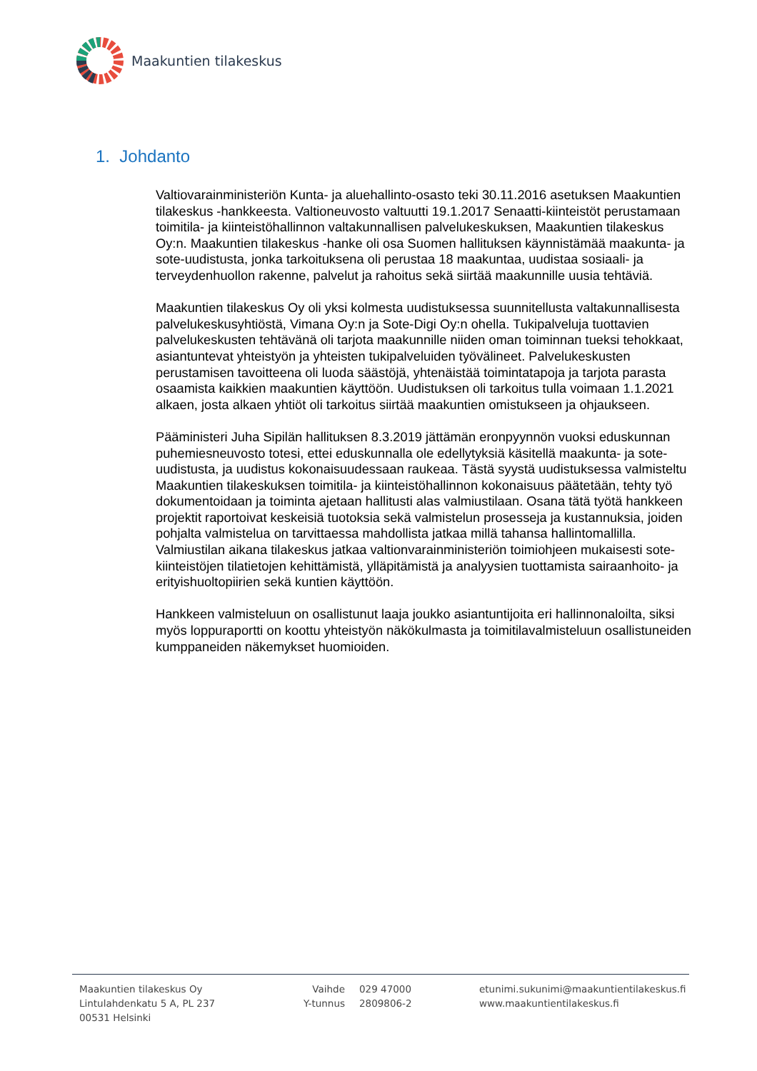Maakuntien tilakeskus
1. Johdanto
Valtiovarainministeriön Kunta- ja aluehallinto-osasto teki 30.11.2016 asetuksen Maakuntien tilakeskus -hankkeesta. Valtioneuvosto valtuutti 19.1.2017 Senaatti-kiinteistöt perustamaan toimitila- ja kiinteistöhallinnon valtakunnallisen palvelukeskuksen, Maakuntien tilakeskus Oy:n. Maakuntien tilakeskus -hanke oli osa Suomen hallituksen käynnistämää maakunta- ja sote-uudistusta, jonka tarkoituksena oli perustaa 18 maakuntaa, uudistaa sosiaali- ja terveydenhuollon rakenne, palvelut ja rahoitus sekä siirtää maakunnille uusia tehtäviä.
Maakuntien tilakeskus Oy oli yksi kolmesta uudistuksessa suunnitellusta valtakunnallisesta palvelukeskusyhtiöstä, Vimana Oy:n ja Sote-Digi Oy:n ohella. Tukipalveluja tuottavien palvelukeskusten tehtävänä oli tarjota maakunnille niiden oman toiminnan tueksi tehokkaat, asiantuntevat yhteistyön ja yhteisten tukipalveluiden työvälineet. Palvelukeskusten perustamisen tavoitteena oli luoda säästöjä, yhtenäistää toimintatapoja ja tarjota parasta osaamista kaikkien maakuntien käyttöön. Uudistuksen oli tarkoitus tulla voimaan 1.1.2021 alkaen, josta alkaen yhtiöt oli tarkoitus siirtää maakuntien omistukseen ja ohjaukseen.
Pääministeri Juha Sipilän hallituksen 8.3.2019 jättämän eronpyynnön vuoksi eduskunnan puhemiesneuvosto totesi, ettei eduskunnalla ole edellytyksiä käsitellä maakunta- ja sote-uudistusta, ja uudistus kokonaisuudessaan raukeaa. Tästä syystä uudistuksessa valmisteltu Maakuntien tilakeskuksen toimitila- ja kiinteistöhallinnon kokonaisuus päätetään, tehty työ dokumentoidaan ja toiminta ajetaan hallitusti alas valmiustilaan. Osana tätä työtä hankkeen projektit raportoivat keskeisiä tuotoksia sekä valmistelun prosesseja ja kustannuksia, joiden pohjalta valmistelua on tarvittaessa mahdollista jatkaa millä tahansa hallintomallilla. Valmiustilan aikana tilakeskus jatkaa valtionvarainministeriön toimiohjeen mukaisesti sote-kiinteistöjen tilatietojen kehittämistä, ylläpitämistä ja analyysien tuottamista sairaanhoito- ja erityishuoltopiirien sekä kuntien käyttöön.
Hankkeen valmisteluun on osallistunut laaja joukko asiantuntijoita eri hallinnonaloilta, siksi myös loppuraportti on koottu yhteistyön näkökulmasta ja toimitilavalmisteluun osallistuneiden kumppaneiden näkemykset huomioiden.
Maakuntien tilakeskus Oy
Lintulahdenkatu 5 A, PL 237
00531 Helsinki
Vaihde
Y-tunnus
029 47000
2809806-2
etunimi.sukunimi@maakuntientilakeskus.fi
www.maakuntientilakeskus.fi